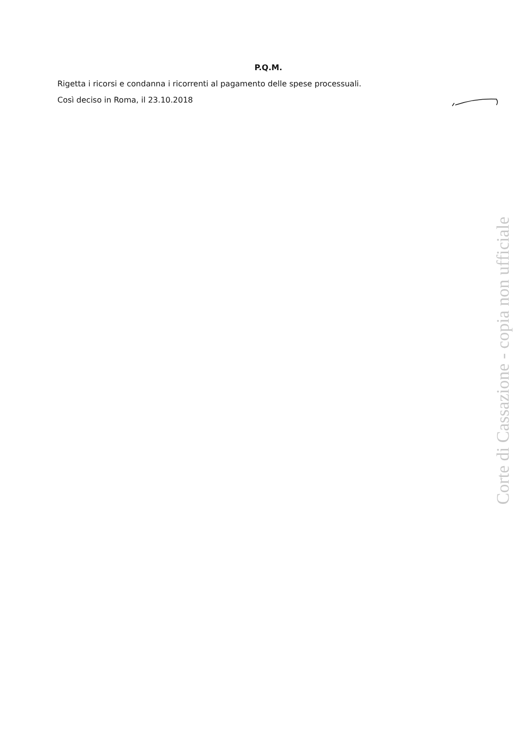P.Q.M.
Rigetta i ricorsi e condanna i ricorrenti al pagamento delle spese processuali.
Così deciso in Roma, il 23.10.2018
Corte di Cassazione - copia non ufficiale